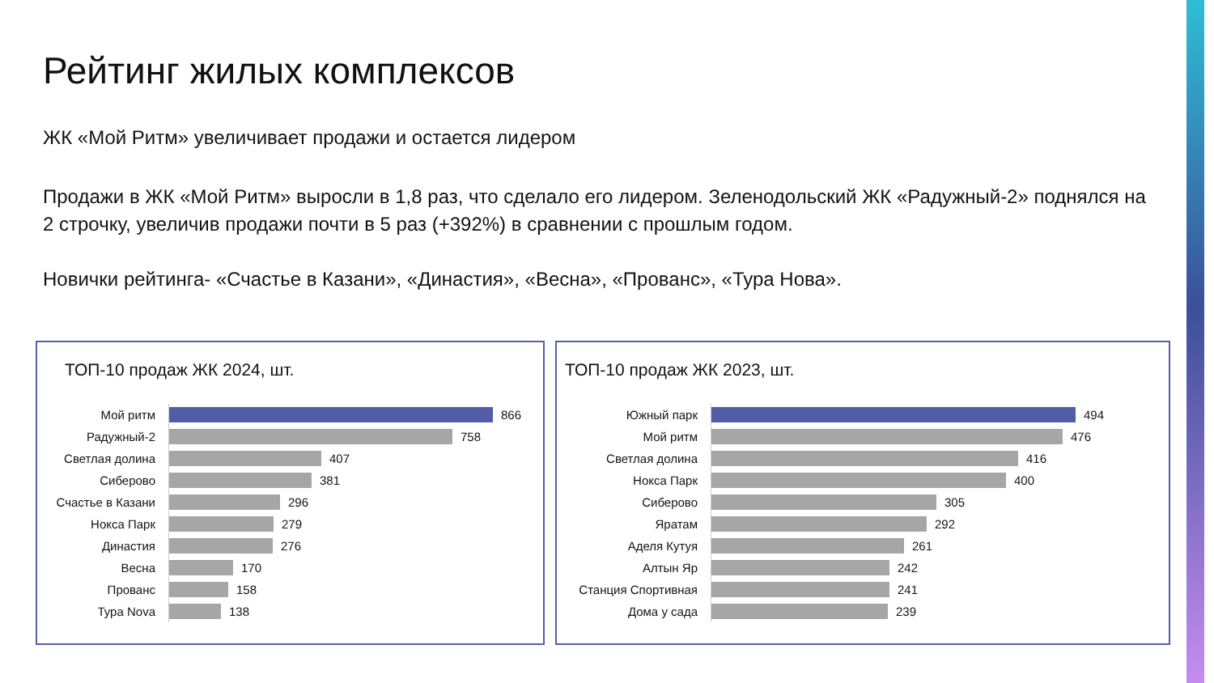Рейтинг жилых комплексов
ЖК «Мой Ритм» увеличивает продажи и остается лидером
Продажи в ЖК «Мой Ритм» выросли в 1,8 раз, что сделало его лидером. Зеленодольский ЖК «Радужный-2» поднялся на 2 строчку, увеличив продажи почти в 5 раз (+392%) в сравнении с прошлым годом.
Новички рейтинга- «Счастье в Казани», «Династия», «Весна», «Прованс», «Тура Нова».
ТОП-10 продаж ЖК 2024, шт.
Мой ритм
866
Радужный-2
758
Светлая долина
407
Сиберово
381
Счастье в Казани
296
Нокса Парк
279
Династия
276
Весна
170
Прованс
158
Тура Nova
138
ТОП-10 продаж ЖК 2023, шт.
Южный парк
494
Мой ритм
476
Светлая долина
416
Нокса Парк
400
Сиберово
305
Яратам
292
Аделя Кутуя
261
Алтын Яр
242
Станция Спортивная
241
Дома у сада
239